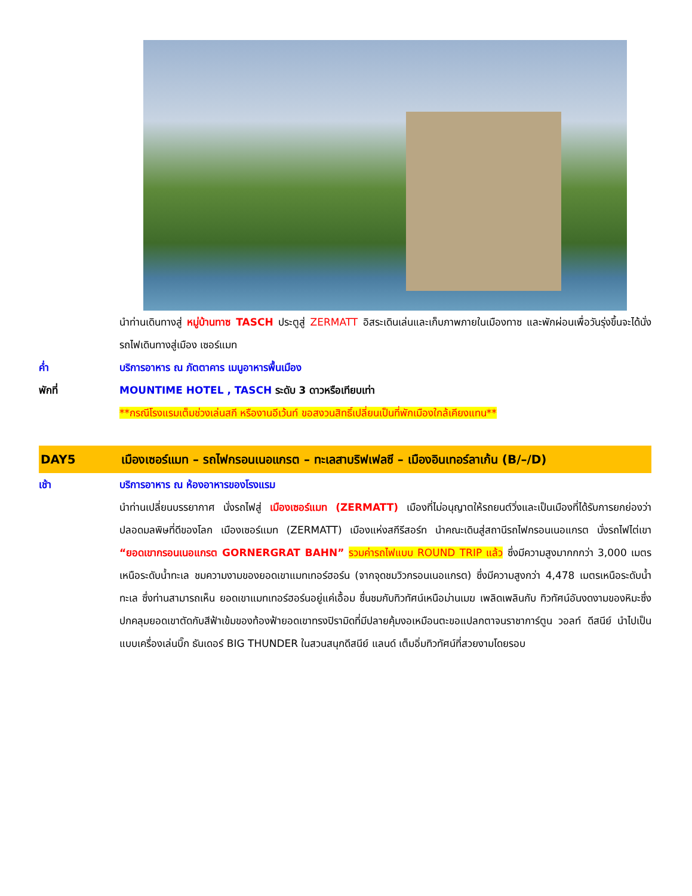นำท่านเดินทางสู่ หมู่บ้านทาซ TASCH ประตูสู่ ZERMATT อิสระเดินเล่นและเก็บภาพภายในเมืองทาซ และพักผ่อนเพื่อวันรุ่งขึ้นจะได้นั่งรถไฟเดินทางสู่เมือง เซอร์แมท
ค่ำ บริการอาหาร ณ ภัตตาคาร เมนูอาหารพื้นเมือง
พักที่ MOUNTIME HOTEL , TASCH ระดับ 3 ดาวหรือเทียบเท่า
**กรณีโรงแรมเต็มช่วงเล่นสกี หรืองานอีเว้นท์ ขอสงวนสิทธิ์เปลี่ยนเป็นที่พักเมืองใกล้เคียงแทน**
DAY5 เมืองเซอร์แมท – รถไฟกรอนเนอแกรต – ทะเลสาบริฟเฟลซี – เมืองอินเทอร์ลาเก้น (B/–/D)
เช้า บริการอาหาร ณ ห้องอาหารของโรงแรม
นำท่านเปลี่ยนบรรยากาศ นั่งรถไฟสู่ เมืองเซอร์แมท (ZERMATT) เมืองที่ไม่อนุญาตให้รถยนต์วิ่งและเป็นเมืองที่ได้รับการยกย่องว่าปลอดมลพิษที่ดีของโลก เมืองเซอร์แมท (ZERMATT) เมืองแห่งสกีรีสอร์ท นำคณะเดินสู่สถานีรถไฟกรอนเนอแกรต นั่งรถไฟไต่เขา “ยอดเขากรอนเนอแกรต GORNERGRAT BAHN” รวมค่ารถไฟแบบ ROUND TRIP แล้ว ซึ่งมีความสูงมากกกว่า 3,000 เมตรเหนือระดับน้ำทะเล ชมความงามของยอดเขาแมทเทอร์ฮอร์น (จากจุดชมวิวกรอนเนอแกรต) ซึ่งมีความสูงกว่า 4,478 เมตรเหนือระดับน้ำทะเล ซึ่งท่านสามารถเห็น ยอดเขาแมทเทอร์ฮอร์นอยู่แค่เอื้อม ชื่นชมกับทิวทัศน์เหนือม่านเมฆ เพลิดเพลินกับ ทิวทัศน์อันงดงามของหิมะซึ่งปกคลุมยอดเขาตัดกับสีฟ้าเข้มของท้องฟ้ายอดเขาทรงปิรามิดที่มีปลายคุ้มงอเหมือนตะขอแปลกตาจนราชาการ์ตูน วอลท์ ดีสนีย์ นำไปเป็นแบบเครื่องเล่นบิ๊ก ธันเดอร์ BIG THUNDER ในสวนสนุกดีสนีย์ แลนด์ เต็มอิ่มทิวทัศน์ที่สวยงามโดยรอบ